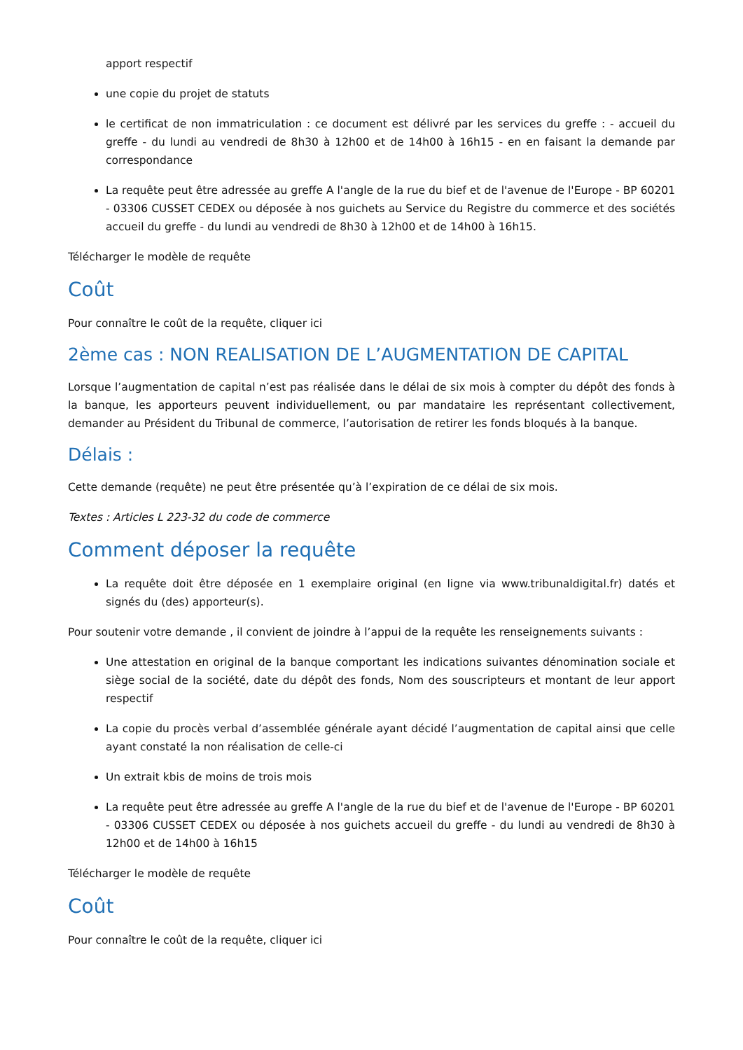apport respectif
une copie du projet de statuts
le certificat de non immatriculation : ce document est délivré par les services du greffe : - accueil du greffe - du lundi au vendredi de 8h30 à 12h00 et de 14h00 à 16h15 - en en faisant la demande par correspondance
La requête peut être adressée au greffe A l'angle de la rue du bief et de l'avenue de l'Europe - BP 60201 - 03306 CUSSET CEDEX ou déposée à nos guichets au Service du Registre du commerce et des sociétés accueil du greffe - du lundi au vendredi de 8h30 à 12h00 et de 14h00 à 16h15.
Télécharger le modèle de requête
Coût
Pour connaître le coût de la requête, cliquer ici
2ème cas : NON REALISATION DE L’AUGMENTATION DE CAPITAL
Lorsque l’augmentation de capital n’est pas réalisée dans le délai de six mois à compter du dépôt des fonds à la banque, les apporteurs peuvent individuellement, ou par mandataire les représentant collectivement, demander au Président du Tribunal de commerce, l’autorisation de retirer les fonds bloqués à la banque.
Délais :
Cette demande (requête) ne peut être présentée qu’à l’expiration de ce délai de six mois.
Textes : Articles L 223-32 du code de commerce
Comment déposer la requête
La requête doit être déposée en 1 exemplaire original (en ligne via www.tribunaldigital.fr) datés et signés du (des) apporteur(s).
Pour soutenir votre demande , il convient de joindre à l’appui de la requête les renseignements suivants :
Une attestation en original de la banque comportant les indications suivantes dénomination sociale et siège social de la société, date du dépôt des fonds, Nom des souscripteurs et montant de leur apport respectif
La copie du procès verbal d’assemblée générale ayant décidé l’augmentation de capital ainsi que celle ayant constaté la non réalisation de celle-ci
Un extrait kbis de moins de trois mois
La requête peut être adressée au greffe A l'angle de la rue du bief et de l'avenue de l'Europe - BP 60201 - 03306 CUSSET CEDEX ou déposée à nos guichets accueil du greffe - du lundi au vendredi de 8h30 à 12h00 et de 14h00 à 16h15
Télécharger le modèle de requête
Coût
Pour connaître le coût de la requête, cliquer ici